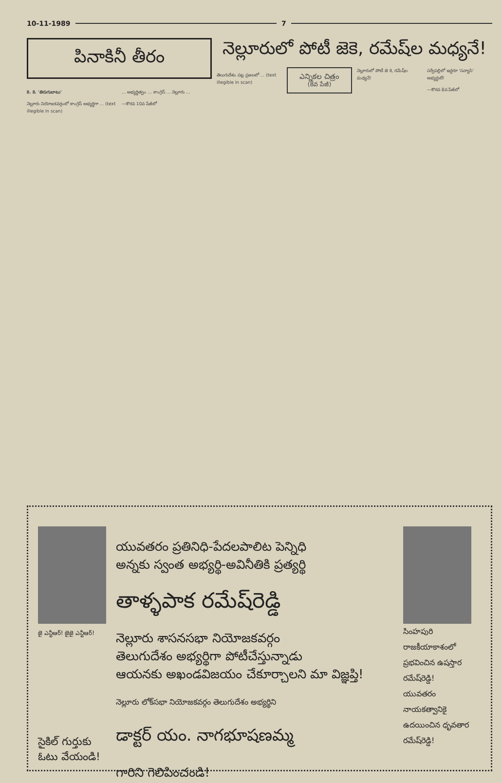10-11-1989 7
పినాకినీ తీరం
కె. కె. 'తిరుగుబాటు'
నెల్లూరు నియోజకవర్గంలో కాంగ్రెస్ అభ్యర్థిగా ... (text illegible in scan)
... అభ్యర్థిత్వం ... కాంగ్రెస్ ... నెల్లూరు ...
—కొరవ 10వ పేజీలో
నెల్లూరులో పోటీ జెకె, రమేష్‌ల మధ్యనే!
తెలుగుదేశం పట్ల ప్రజలలో ... (text illegible in scan)
ఎన్నికల చిత్రం
(8వ పేజీ)
నెల్లూరులో పోటీ జె కె, రమేష్‌ల మధ్యనే!
సర్వేపల్లిలో ఇద్దరూ 'సన్యాసి' అభ్యర్థులే!
—కొరవ 8వ పేజీలో
జై ఎన్టీఆర్! జైజై ఎన్టీఆర్!
సైకిల్ గుర్తుకు
ఓటు వేయండి!
యువతరం ప్రతినిధి-పేదలపాలిట పెన్నిధి
అన్నకు స్వంత అభ్యర్థి-అవినీతికి ప్రత్యర్థి
తాళ్ళపాక రమేష్‌రెడ్డి
నెల్లూరు శాసనసభా నియోజకవర్గం
తెలుగుదేశం అభ్యర్థిగా పోటీచేస్తున్నాడు
ఆయనకు అఖండవిజయం చేకూర్చాలని మా విజ్ఞప్తి!
నెల్లూరు లోక్‌సభా నియోజకవర్గం తెలుగుదేశం అభ్యర్థిని
డాక్టర్ యం. నాగభూషణమ్మ
గారిని గెలిపించండి!
సింహపురి
రాజకీయాకాశంలో
ప్రభవించిన ఉషస్తార
రమేష్‌రెడ్డి!
యువతరం
నాయకత్వానికై
ఉదయించిన ధృవతార
రమేష్‌రెడ్డి!